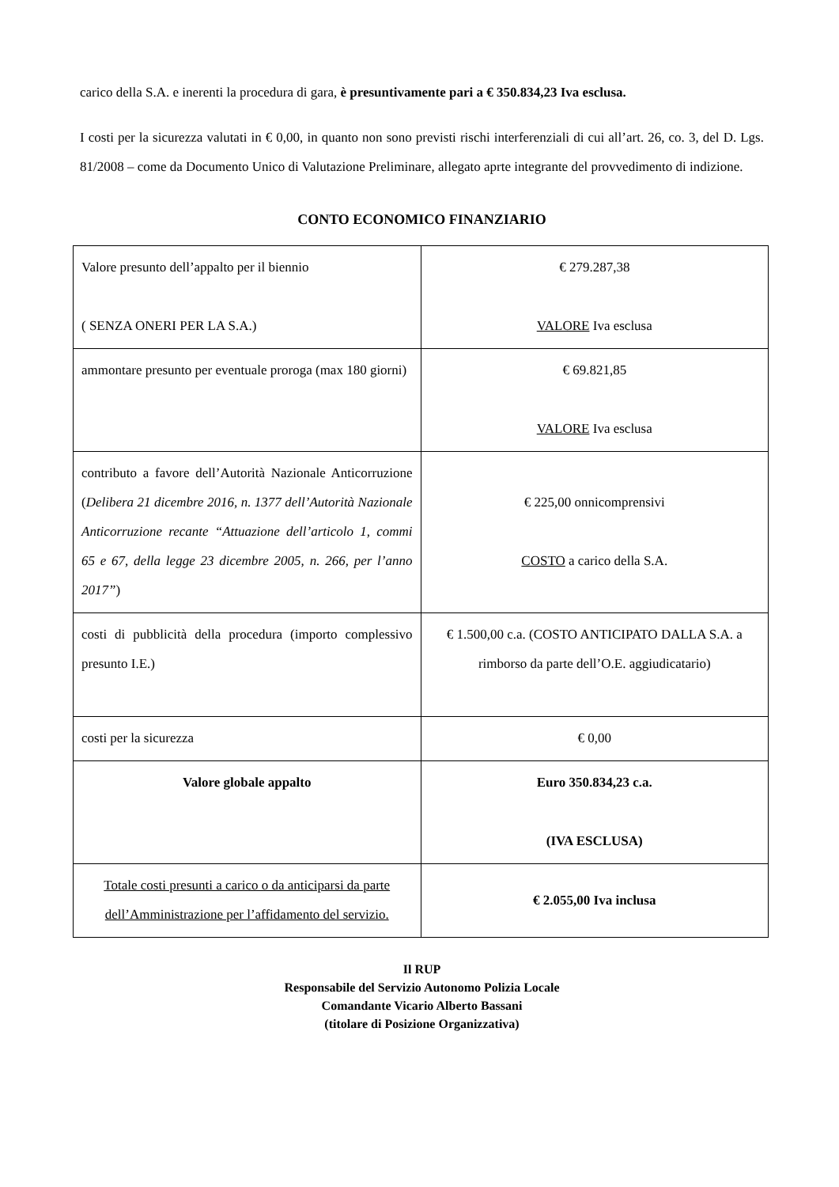carico della S.A. e inerenti la procedura di gara, è presuntivamente pari a € 350.834,23 Iva esclusa.
I costi per la sicurezza valutati in € 0,00, in quanto non sono previsti rischi interferenziali di cui all’art. 26, co. 3, del D. Lgs. 81/2008 – come da Documento Unico di Valutazione Preliminare, allegato aprte integrante del provvedimento di indizione.
CONTO ECONOMICO FINANZIARIO
| Valore presunto dell’appalto per il biennio ( SENZA ONERI PER LA S.A.) | € 279.287,38 VALORE Iva esclusa |
| ammontare presunto per eventuale proroga (max 180 giorni) | € 69.821,85 VALORE Iva esclusa |
| contributo a favore dell’Autorità Nazionale Anticorruzione ( Delibera 21 dicembre 2016, n. 1377 dell’Autorità Nazionale Anticorruzione recante “Attuazione dell’articolo 1, commi 65 e 67, della legge 23 dicembre 2005, n. 266, per l’anno 2017” ) | € 225,00 onnicomprensivi COSTO a carico della S.A. |
| costi di pubblicità della procedura (importo complessivo presunto I.E.) | € 1.500,00 c.a. (COSTO ANTICIPATO DALLA S.A. a rimborso da parte dell’O.E. aggiudicatario) |
| costi per la sicurezza | € 0,00 |
| Valore globale appalto | Euro 350.834,23 c.a. (IVA ESCLUSA) |
| Totale costi presunti a carico o da anticiparsi da parte dell’Amministrazione per l’affidamento del servizio. | € 2.055,00 Iva inclusa |
Il RUP
Responsabile del Servizio Autonomo Polizia Locale
Comandante Vicario Alberto Bassani
(titolare di Posizione Organizzativa)